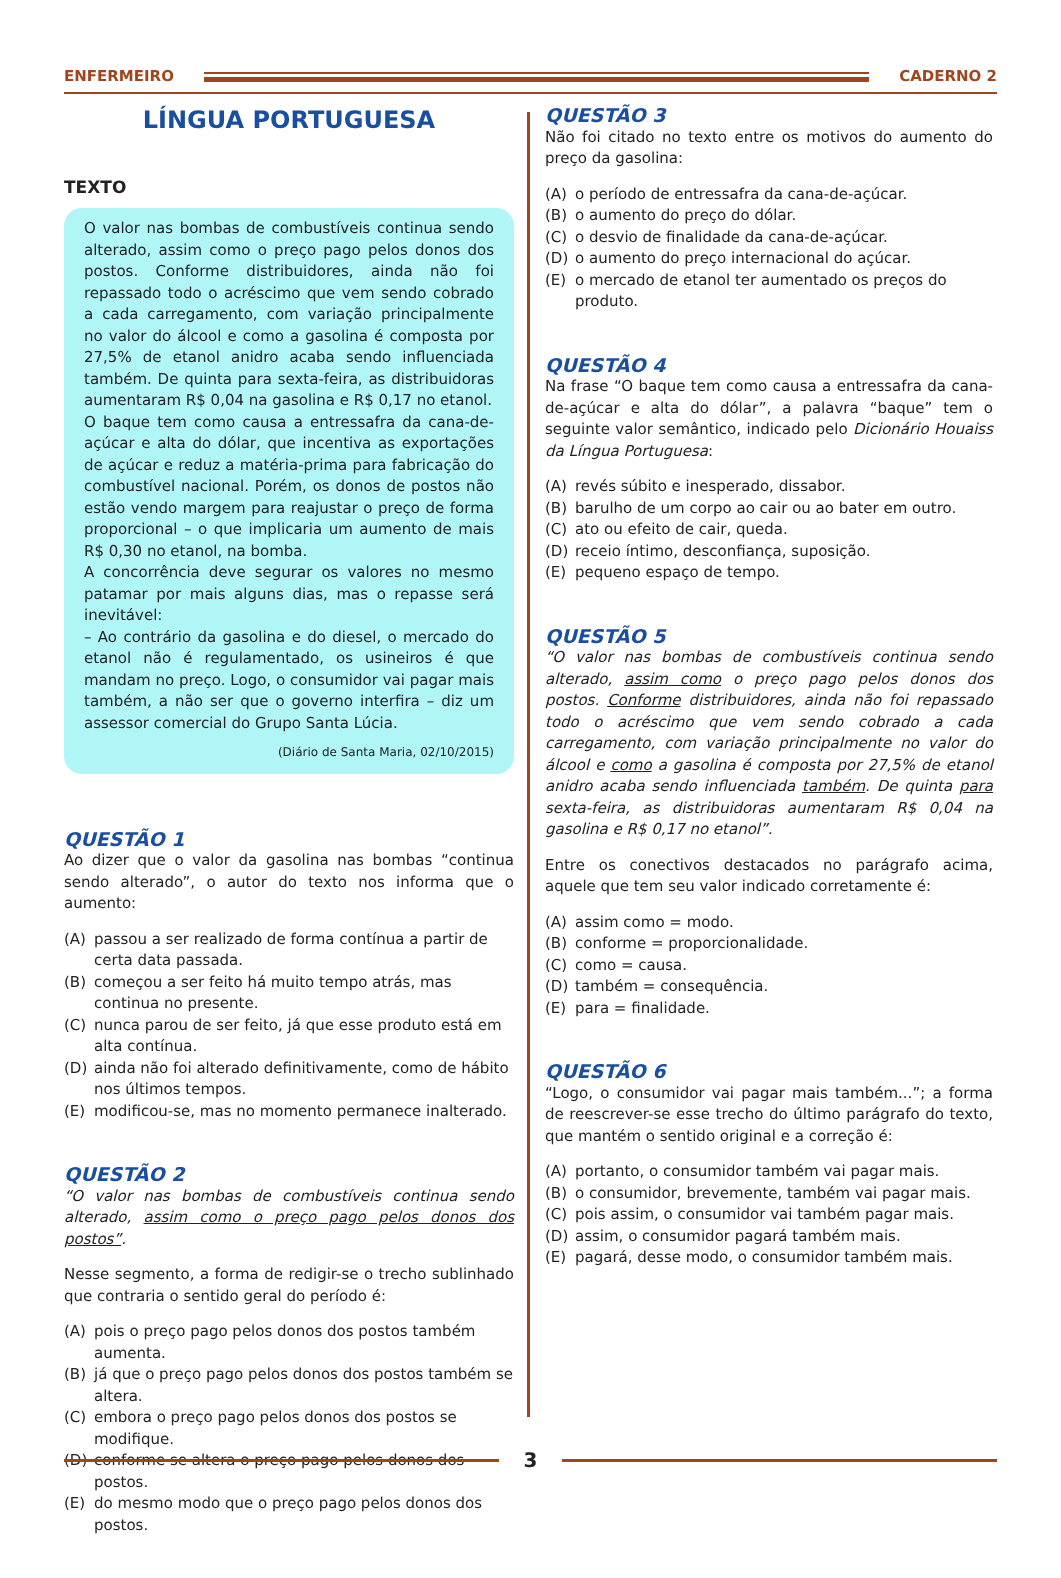ENFERMEIRO CADERNO 2
LÍNGUA PORTUGUESA
TEXTO
O valor nas bombas de combustíveis continua sendo alterado, assim como o preço pago pelos donos dos postos. Conforme distribuidores, ainda não foi repassado todo o acréscimo que vem sendo cobrado a cada carregamento, com variação principalmente no valor do álcool e como a gasolina é composta por 27,5% de etanol anidro acaba sendo influenciada também. De quinta para sexta-feira, as distribuidoras aumentaram R$ 0,04 na gasolina e R$ 0,17 no etanol.
O baque tem como causa a entressafra da cana-de-açúcar e alta do dólar, que incentiva as exportações de açúcar e reduz a matéria-prima para fabricação do combustível nacional. Porém, os donos de postos não estão vendo margem para reajustar o preço de forma proporcional – o que implicaria um aumento de mais R$ 0,30 no etanol, na bomba.
A concorrência deve segurar os valores no mesmo patamar por mais alguns dias, mas o repasse será inevitável:
– Ao contrário da gasolina e do diesel, o mercado do etanol não é regulamentado, os usineiros é que mandam no preço. Logo, o consumidor vai pagar mais também, a não ser que o governo interfira – diz um assessor comercial do Grupo Santa Lúcia.
(Diário de Santa Maria, 02/10/2015)
QUESTÃO 1
Ao dizer que o valor da gasolina nas bombas “continua sendo alterado”, o autor do texto nos informa que o aumento:
(A) passou a ser realizado de forma contínua a partir de certa data passada.
(B) começou a ser feito há muito tempo atrás, mas continua no presente.
(C) nunca parou de ser feito, já que esse produto está em alta contínua.
(D) ainda não foi alterado definitivamente, como de hábito nos últimos tempos.
(E) modificou-se, mas no momento permanece inalterado.
QUESTÃO 2
“O valor nas bombas de combustíveis continua sendo alterado, assim como o preço pago pelos donos dos postos”.
Nesse segmento, a forma de redigir-se o trecho sublinhado que contraria o sentido geral do período é:
(A) pois o preço pago pelos donos dos postos também aumenta.
(B) já que o preço pago pelos donos dos postos também se altera.
(C) embora o preço pago pelos donos dos postos se modifique.
(D) conforme se altera o preço pago pelos donos dos postos.
(E) do mesmo modo que o preço pago pelos donos dos postos.
QUESTÃO 3
Não foi citado no texto entre os motivos do aumento do preço da gasolina:
(A) o período de entressafra da cana-de-açúcar.
(B) o aumento do preço do dólar.
(C) o desvio de finalidade da cana-de-açúcar.
(D) o aumento do preço internacional do açúcar.
(E) o mercado de etanol ter aumentado os preços do produto.
QUESTÃO 4
Na frase “O baque tem como causa a entressafra da cana-de-açúcar e alta do dólar”, a palavra “baque” tem o seguinte valor semântico, indicado pelo Dicionário Houaiss da Língua Portuguesa:
(A) revés súbito e inesperado, dissabor.
(B) barulho de um corpo ao cair ou ao bater em outro.
(C) ato ou efeito de cair, queda.
(D) receio íntimo, desconfiança, suposição.
(E) pequeno espaço de tempo.
QUESTÃO 5
“O valor nas bombas de combustíveis continua sendo alterado, assim como o preço pago pelos donos dos postos. Conforme distribuidores, ainda não foi repassado todo o acréscimo que vem sendo cobrado a cada carregamento, com variação principalmente no valor do álcool e como a gasolina é composta por 27,5% de etanol anidro acaba sendo influenciada também. De quinta para sexta-feira, as distribuidoras aumentaram R$ 0,04 na gasolina e R$ 0,17 no etanol”.
Entre os conectivos destacados no parágrafo acima, aquele que tem seu valor indicado corretamente é:
(A) assim como = modo.
(B) conforme = proporcionalidade.
(C) como = causa.
(D) também = consequência.
(E) para = finalidade.
QUESTÃO 6
“Logo, o consumidor vai pagar mais também...”; a forma de reescrever-se esse trecho do último parágrafo do texto, que mantém o sentido original e a correção é:
(A) portanto, o consumidor também vai pagar mais.
(B) o consumidor, brevemente, também vai pagar mais.
(C) pois assim, o consumidor vai também pagar mais.
(D) assim, o consumidor pagará também mais.
(E) pagará, desse modo, o consumidor também mais.
3